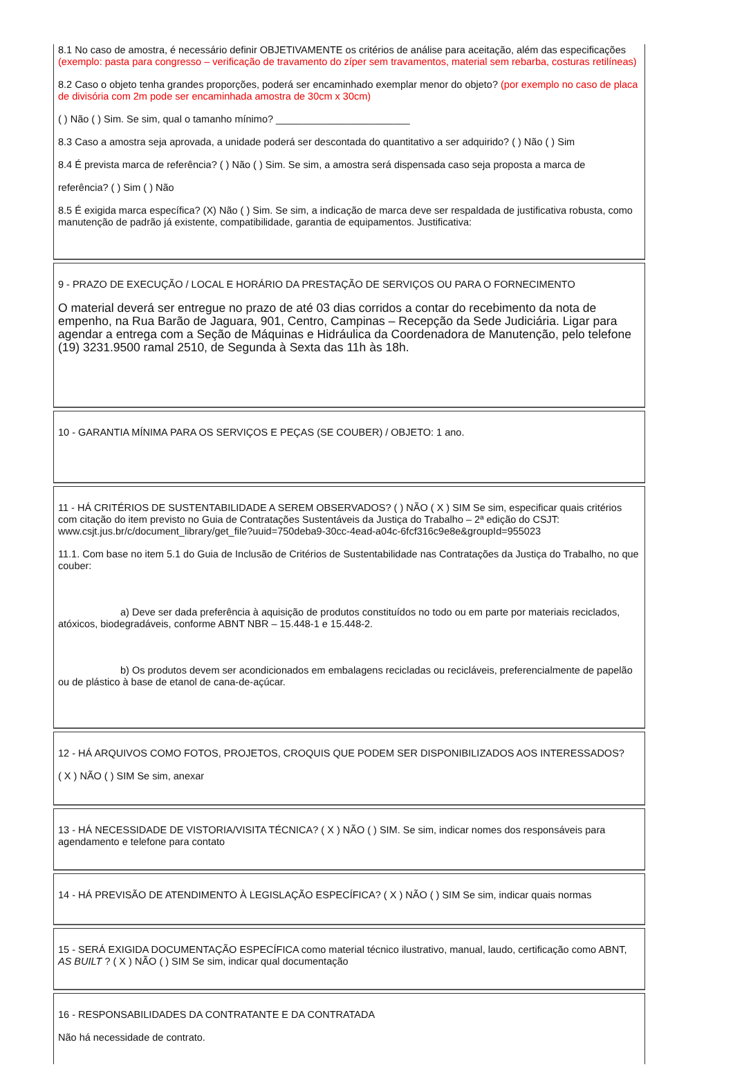8.1 No caso de amostra, é necessário definir OBJETIVAMENTE os critérios de análise para aceitação, além das especificações (exemplo: pasta para congresso – verificação de travamento do zíper sem travamentos, material sem rebarba, costuras retilíneas)
8.2 Caso o objeto tenha grandes proporções, poderá ser encaminhado exemplar menor do objeto? (por exemplo no caso de placa de divisória com 2m pode ser encaminhada amostra de 30cm x 30cm)
( ) Não ( ) Sim. Se sim, qual o tamanho mínimo? ________________________
8.3 Caso a amostra seja aprovada, a unidade poderá ser descontada do quantitativo a ser adquirido? ( ) Não ( ) Sim
8.4 É prevista marca de referência? ( ) Não ( ) Sim. Se sim, a amostra será dispensada caso seja proposta a marca de
referência? ( ) Sim ( ) Não
8.5 É exigida marca específica? (X) Não ( ) Sim. Se sim, a indicação de marca deve ser respaldada de justificativa robusta, como manutenção de padrão já existente, compatibilidade, garantia de equipamentos. Justificativa:
9 - PRAZO DE EXECUÇÃO / LOCAL E HORÁRIO DA PRESTAÇÃO DE SERVIÇOS OU PARA O FORNECIMENTO
O material deverá ser entregue no prazo de até 03 dias corridos a contar do recebimento da nota de empenho, na Rua Barão de Jaguara, 901, Centro, Campinas – Recepção da Sede Judiciária. Ligar para agendar a entrega com a Seção de Máquinas e Hidráulica da Coordenadora de Manutenção, pelo telefone (19) 3231.9500 ramal 2510, de Segunda à Sexta das 11h às 18h.
10 - GARANTIA MÍNIMA PARA OS SERVIÇOS E PEÇAS (SE COUBER) / OBJETO: 1 ano.
11 - HÁ CRITÉRIOS DE SUSTENTABILIDADE A SEREM OBSERVADOS? ( ) NÃO ( X ) SIM Se sim, especificar quais critérios com citação do item previsto no Guia de Contratações Sustentáveis da Justiça do Trabalho – 2ª edição do CSJT: www.csjt.jus.br/c/document_library/get_file?uuid=750deba9-30cc-4ead-a04c-6fcf316c9e8e&groupId=955023
11.1. Com base no item 5.1 do Guia de Inclusão de Critérios de Sustentabilidade nas Contratações da Justiça do Trabalho, no que couber:
a) Deve ser dada preferência à aquisição de produtos constituídos no todo ou em parte por materiais reciclados, atóxicos, biodegradáveis, conforme ABNT NBR – 15.448-1 e 15.448-2.
b) Os produtos devem ser acondicionados em embalagens recicladas ou recicláveis, preferencialmente de papelão ou de plástico à base de etanol de cana-de-açúcar.
12 - HÁ ARQUIVOS COMO FOTOS, PROJETOS, CROQUIS QUE PODEM SER DISPONIBILIZADOS AOS INTERESSADOS?
( X ) NÃO ( ) SIM Se sim, anexar
13 - HÁ NECESSIDADE DE VISTORIA/VISITA TÉCNICA? ( X ) NÃO ( ) SIM. Se sim, indicar nomes dos responsáveis para agendamento e telefone para contato
14 - HÁ PREVISÃO DE ATENDIMENTO À LEGISLAÇÃO ESPECÍFICA? ( X ) NÃO ( ) SIM Se sim, indicar quais normas
15 - SERÁ EXIGIDA DOCUMENTAÇÃO ESPECÍFICA como material técnico ilustrativo, manual, laudo, certificação como ABNT, AS BUILT ? ( X ) NÃO ( ) SIM Se sim, indicar qual documentação
16 - RESPONSABILIDADES DA CONTRATANTE E DA CONTRATADA
Não há necessidade de contrato.